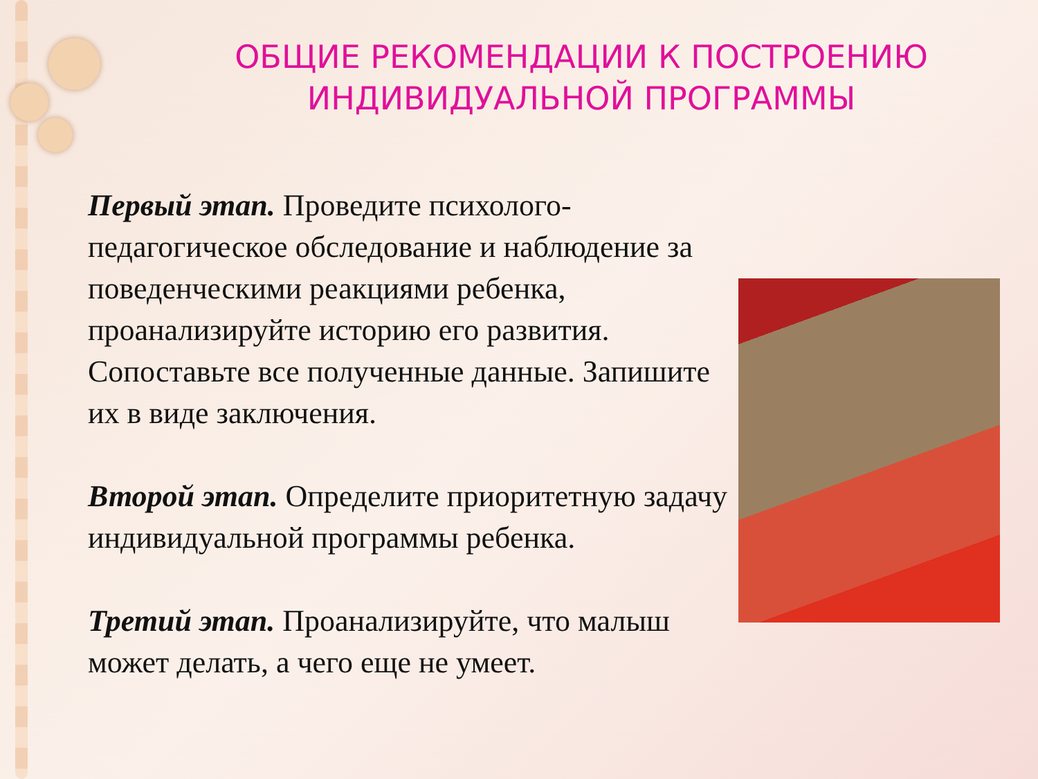ОБЩИЕ РЕКОМЕНДАЦИИ К ПОСТРОЕНИЮ ИНДИВИДУАЛЬНОЙ ПРОГРАММЫ
Первый этап. Проведите психолого-педагогическое обследование и наблюдение за поведенческими реакциями ребенка, проанализируйте историю его развития. Сопоставьте все полученные данные. Запишите их в виде заключения.
Второй этап. Определите приоритетную задачу индивидуальной программы ребенка.
Третий этап. Проанализируйте, что малыш может делать, а чего еще не умеет.